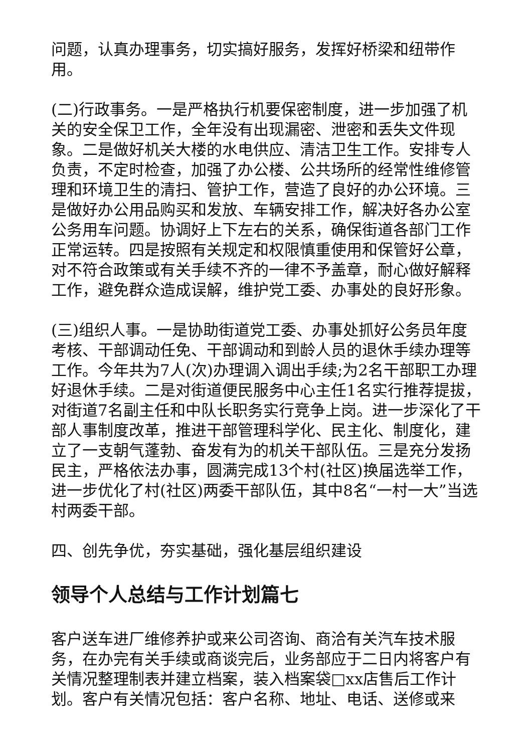问题，认真办理事务，切实搞好服务，发挥好桥梁和纽带作用。
(二)行政事务。一是严格执行机要保密制度，进一步加强了机关的安全保卫工作，全年没有出现漏密、泄密和丢失文件现象。二是做好机关大楼的水电供应、清洁卫生工作。安排专人负责，不定时检查，加强了办公楼、公共场所的经常性维修管理和环境卫生的清扫、管护工作，营造了良好的办公环境。三是做好办公用品购买和发放、车辆安排工作，解决好各办公室公务用车问题。协调好上下左右的关系，确保街道各部门工作正常运转。四是按照有关规定和权限慎重使用和保管好公章，对不符合政策或有关手续不齐的一律不予盖章，耐心做好解释工作，避免群众造成误解，维护党工委、办事处的良好形象。
(三)组织人事。一是协助街道党工委、办事处抓好公务员年度考核、干部调动任免、干部调动和到龄人员的退休手续办理等工作。今年共为7人(次)办理调入调出手续;为2名干部职工办理好退休手续。二是对街道便民服务中心主任1名实行推荐提拔，对街道7名副主任和中队长职务实行竞争上岗。进一步深化了干部人事制度改革，推进干部管理科学化、民主化、制度化，建立了一支朝气蓬勃、奋发有为的机关干部队伍。三是充分发扬民主，严格依法办事，圆满完成13个村(社区)换届选举工作，进一步优化了村(社区)两委干部队伍，其中8名“一村一大”当选村两委干部。
四、创先争优，夯实基础，强化基层组织建设
领导个人总结与工作计划篇七
客户送车进厂维修养护或来公司咨询、商洽有关汽车技术服务，在办完有关手续或商谈完后，业务部应于二日内将客户有关情况整理制表并建立档案，装入档案袋□xx店售后工作计划。客户有关情况包括：客户名称、地址、电话、送修或来